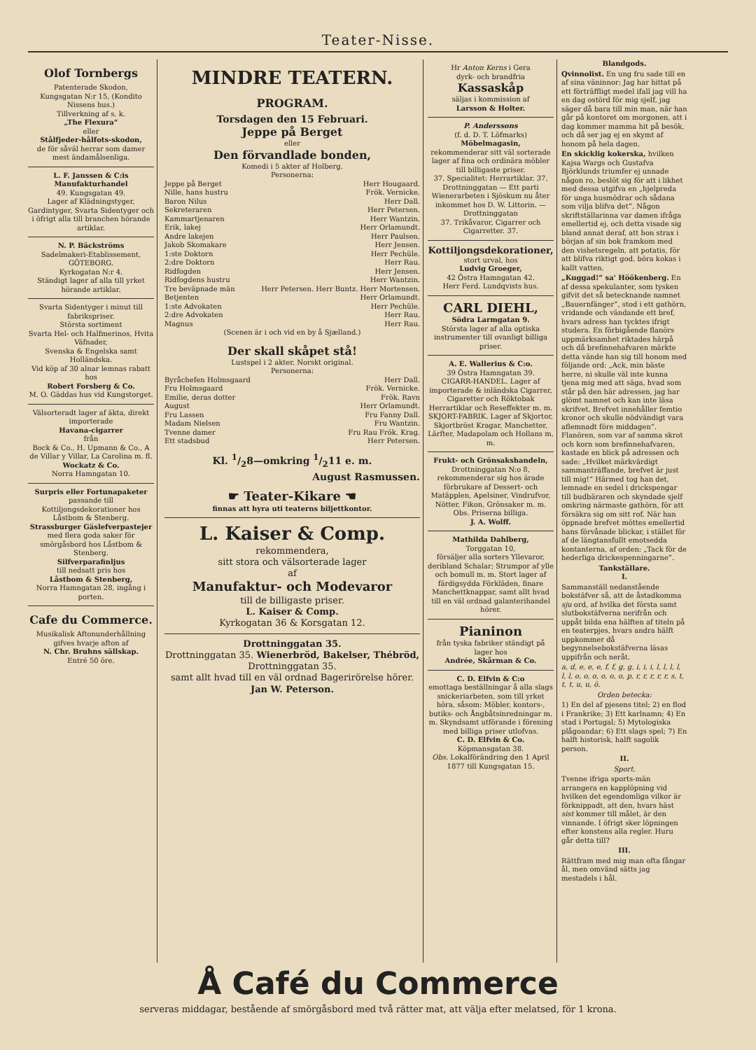Teater-Nisse.
Olof Tornbergs
Patenterade Skodon,
Kungsgatan N:r 15, (Kondito Nissens hus.)
Tillverkning af s. k.
„The Flexura“
eller
Stålfjeder-hålfots-skodon,
de för såväl herrar som damer mest ändamålsenliga.
L. F. Janssen & C:is Manufakturhandel
49. Kungsgatan 49.
Lager af Klädningstyger, Gardintyger, Svarta Sidentyger och i öfrigt alla till branchen hörande artiklar.
N. P. Bäckströms
Sadelmakeri-Etablissement,
GÖTEBORG.
Kyrkogatan N:r 4.
Ständigt lager af alla till yrket hörande artiklar.
Svarta Sidentyger i minut till fabrikspriser.
Största sortiment
Svarta Hel- och Halfmerinos, Hvita Väfnader,
Svenska & Engelska samt Holländska.
Vid köp af 30 alnar lemnas rabatt hos
Robert Forsberg & Co.
M. O. Gäddas hus vid Kungstorget.
Välsorteradt lager af äkta, direkt importerade
Havana-cigarrer
från
Bock & Co., H. Upmann & Co., A de Villar y Villar, La Carolina m. fl.
Wockatz & Co.
Norra Hamngatan 10.
Surpris eller Fortunapaketer
passande till Kottiljongsdekorationer hos Låstbom & Stenberg.
Strassburger Gäslefverpastejer
med flera goda saker för smörgåsbord hos Låstbom & Stenberg.
Silfverparafinljus
till nedsatt pris hos
Låstbom & Stenberg,
Norra Hamngatan 28, ingång i porten.
Cafe du Commerce.
Musikalisk Aftonunderhållning gifves hvarje afton af
N. Chr. Bruhns sällskap.
Entré 50 öre.
MINDRE TEATERN.
PROGRAM.
Torsdagen den 15 Februari.
Jeppe på Berget
eller
Den förvandlade bonden,
Komedi i 5 akter af Holberg.
Personerna:
Jeppe på Berget Herr Hougaard.
Nille, hans hustru Frök. Vernicke.
Baron Nilus Herr Dall.
Sekreteraren Herr Petersen.
Kammartjenaren Herr Wantzin.
Erik, lakej Herr Orlamundt.
Andre lakejen Herr Paulsen.
Jakob Skomakare Herr Jensen.
1:ste Doktorn Herr Pechüle.
2:dre Doktorn Herr Rau.
Ridfogden Herr Jensen.
Ridfogdens hustru Herr Wantzin.
Tre beväpnade män Herr Petersen. Herr Buntz. Herr Mortensen.
Betjenten Herr Orlamundt.
1:ste Advokaten Herr Pechüle.
2:dre Advokaten Herr Rau.
Magnus Herr Rau.
(Scenen är i och vid en by å Sjælland.)
Der skall skåpet stå!
Lustspel i 2 akter. Norskt original.
Personerna:
Byråchefen Holmsgaard Herr Dall.
Fru Holmsgaard Frök. Vernicke.
Emilie, deras dotter Frök. Ravn
August Herr Orlamundt.
Fru Lassen Fru Fanny Dall.
Madam Nielsen Fru Wantzin.
Tvenne damer Fru Rau Frök. Krag.
Ett stadsbud Herr Petersen.
Kl. 1/28—omkring 1/211 e. m.
August Rasmussen.
☛ Teater-Kikare ☚
finnas att hyra uti teaterns biljettkontor.
L. Kaiser & Comp.
rekommendera,
sitt stora och välsorterade lager
af
Manufaktur- och Modevaror
till de billigaste priser.
L. Kaiser & Comp.
Kyrkogatan 36 & Korsgatan 12.
Drottninggatan 35.
Drottninggatan 35. Wienerbröd, Bakelser, Thébröd, Drottninggatan 35.
samt allt hvad till en väl ordnad Bagerirörelse hörer.
Jan W. Peterson.
Hr Anton Kerns i Gera
dyrk- och brandfria
Kassaskåp
säljas i kommission af
Larsson & Holter.
P. Anderssons
(f. d. D. T. Löfmarks)
Möbelmagasin,
rekommenderar sitt väl sorterade lager af fina och ordinära möbler till billigaste priser.
37. Specialitet: Herrartiklar. 37.
Drottninggatan — Ett parti Wienerarbeten i Sjöskum nu åter inkommet hos D. W. Littorin. — Drottninggatan
37. Trikåvaror, Cigarrer och Cigarretter. 37.
Kottiljongsdekorationer,
stort urval, hos
Ludvig Groeger,
42 Östra Hamngatan 42.
Herr Ferd. Lundqvists hus.
CARL DIEHL,
Södra Larmgatan 9.
Största lager af alla optiska instrumenter till ovanligt billiga priser.
A. E. Wallerius & C:o.
39 Östra Hamngatan 39.
CIGARR-HANDEL. Lager af importerade & inländska Cigarrer, Cigaretter och Röktobak Herrartiklar och Reseffekter m. m.
SKJORT-FABRIK. Lager af Skjortor, Skjortbröst Kragar, Manchetter, Lärfter, Madapolam och Hollans m. m.
Frukt- och Grönsakshandeln,
Drottninggatan N:o 8,
rekommenderar sig hos ärade förbrukare af Dessert- och Matäpplen, Apelsiner, Vindrufvor, Nötter, Fikon, Grönsaker m. m.
Obs. Priserna billiga.
J. A. Wolff.
Mathilda Dahlberg,
Torggatan 10,
försäljer alla sorters Yllevaror, deribland Schalar; Strumpor af ylle och bomull m. m. Stort lager af färdigsydda Förkläden, finare Manchettknappar, samt allt hvad till en väl ordnad galanterihandel hörer.
Pianinon
från tyska fabriker ständigt på lager hos
Andrée, Skårman & Co.
C. D. Elfvin & C:o
emottaga beställningar å alla slags snickeriarbeten, som till yrket höra, såsom: Möbler, kontors-, butiks- och Ångbåtsinredningar m. m. Skyndsamt utförande i förening med billiga priser utlofvas.
C. D. Elfvin & Co.
Köpmansgatan 38.
Obs. Lokalförändring den 1 April 1877 till Kungsgatan 15.
Blandgods.
Qvinnolist. En ung fru sade till en af sina väninnor: Jag har hittat på ett förträffligt medel ifall jag vill ha en dag ostörd för mig sjelf, jag säger då bara till min man, när han går på kontoret om morgonen, att i dag kommer mamma hit på besök, och då ser jag ej en skymt af honom på hela dagen.
En skicklig kokerska, hvilken Kajsa Wargs och Gustafva Björklunds triumfer ej unnade någon ro, beslöt sig för att i likhet med dessa utgifva en „hjelpreda för unga husmödrar och sådana som vilja blifva det“. Någon skriftställarinna var damen ifråga emellertid ej, och detta visade sig bland annat deraf, att hon strax i början af sin bok framkom med den vishetsregeln, att potatis, för att blifva riktigt god, böra kokas i kallt vatten.
„Kuggad!“ sa' Höökenberg. En af dessa spekulanter, som tysken gifvit det så betecknande namnet „Bauernfänger“, stod i ett gathörn, vridande och vändande ett bref, hvars adress han tycktes ifrigt studera. En förbigående flanörs uppmärksamhet riktades härpå och då brefinnehafvaren märkte detta vände han sig till honom med följande ord: „Ack, min bäste herre, ni skulle väl inte kunna tjena mig med att säga, hvad som står på den här adressen, jag har glömt namnet och kan inte läsa skrifvet. Brefvet innehåller femtio kronor och skulle nödvändigt vara aflemnadt före middagen“. Flanören, som var af samma skrot och korn som brefinnehafvaren, kastade en blick på adressen och sade: „Hvilket märkvärdigt sammanträffande, brefvet är just till mig!“ Härmed tog han det, lemnade en sedel i drickspengar till budbäraren och skyndade sjelf omkring närmaste gathörn, för att försäkra sig om sitt rof. När han öppnade brefvet möttes emellertid hans förvånade blickar, i stället för af de längtansfullt emotsedda kontanterna, af orden: „Tack för de hederliga drickespenningarne“.
Tankställare.
I.
Sammanställ nedanstående bokstäfver så, att de åstadkomma sju ord, af hvilka det första samt slutbokstäfverna nerifrån och uppåt bilda ena hälften af titeln på en teaterpjes, hvars andra hälft uppkommer då begynnelsebokstäfverna läsas uppifrån och neråt.
a, d, e, e, e, f, f, g, g, i, i, i, l, l, l, l, l, l, o, o, o, o, o, o, p, r, r, r, r, r, s, t, t, t, u, u, ö.
Orden betecka:
1) En del af pjesens titel; 2) en flod i Frankrike; 3) Ett karlnamn; 4) En stad i Portugal; 5) Mytologiska plågoandar; 6) Ett slags spel; 7) En halft historisk, halft sagolik person.
II.
Sport.
Tvenne ifriga sports-män arrangera en kapplöpning vid hvilken det egendomliga vilkor är förknippadt, att den, hvars häst sist kommer till målet, är den vinnande. I öfrigt sker löpningen efter konstens alla regler. Huru går detta till?
III.
Rättfram med mig man ofta fångar ål, men omvänd sätts jag mestadels i hål.
Å Café du Commerce
serveras middagar, bestående af smörgåsbord med två rätter mat, att välja efter melatsed, för 1 krona.